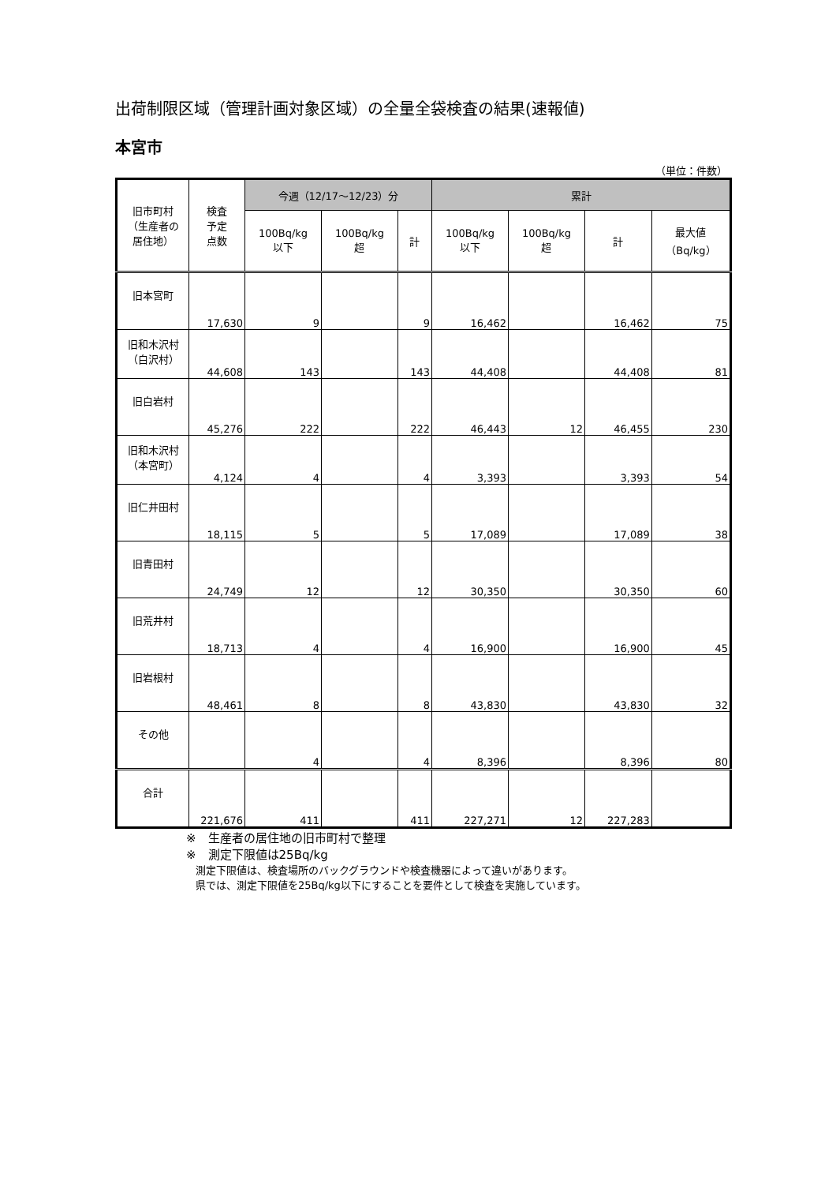出荷制限区域（管理計画対象区域）の全量全袋検査の結果(速報値)
本宮市
（単位：件数）
| 旧市町村 （生産者の 居住地） | 検査 予定 点数 | 今週（12/17～12/23）分 | | | 累計 | | | |
| --- | --- | --- | --- | --- | --- | --- | --- | --- |
| | | 100Bq/kg 以下 | 100Bq/kg 超 | 計 | 100Bq/kg 以下 | 100Bq/kg 超 | 計 | 最大値 （Bq/kg） |
| 旧本宮町 | 17,630 | 9 | | 9 | 16,462 | | 16,462 | 75 |
| 旧和木沢村 （白沢村） | 44,608 | 143 | | 143 | 44,408 | | 44,408 | 81 |
| 旧白岩村 | 45,276 | 222 | | 222 | 46,443 | 12 | 46,455 | 230 |
| 旧和木沢村 （本宮町） | 4,124 | 4 | | 4 | 3,393 | | 3,393 | 54 |
| 旧仁井田村 | 18,115 | 5 | | 5 | 17,089 | | 17,089 | 38 |
| 旧青田村 | 24,749 | 12 | | 12 | 30,350 | | 30,350 | 60 |
| 旧荒井村 | 18,713 | 4 | | 4 | 16,900 | | 16,900 | 45 |
| 旧岩根村 | 48,461 | 8 | | 8 | 43,830 | | 43,830 | 32 |
| その他 | | 4 | | 4 | 8,396 | | 8,396 | 80 |
| 合計 | 221,676 | 411 | | 411 | 227,271 | 12 | 227,283 | |
※　生産者の居住地の旧市町村で整理
※　測定下限値は25Bq/kg
測定下限値は、検査場所のバックグラウンドや検査機器によって違いがあります。
県では、測定下限値を25Bq/kg以下にすることを要件として検査を実施しています。